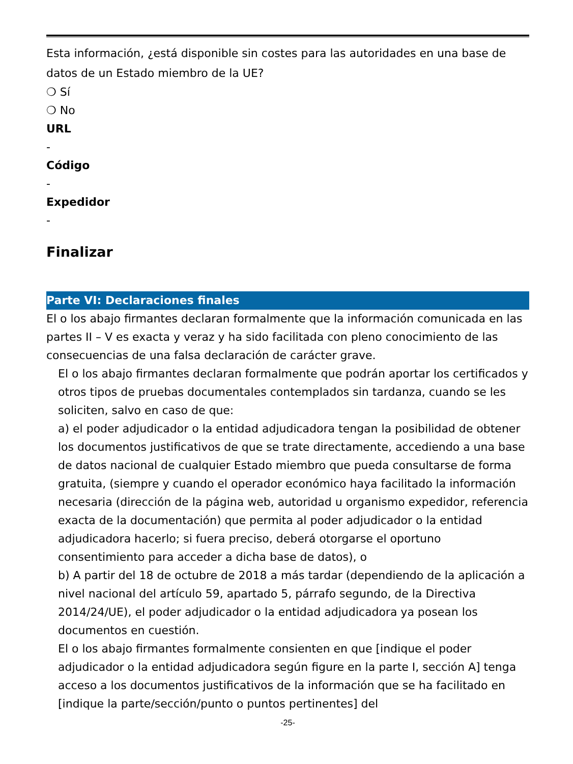Esta información, ¿está disponible sin costes para las autoridades en una base de datos de un Estado miembro de la UE?
❍ Sí
❍ No
URL
-
Código
-
Expedidor
-
Finalizar
Parte VI: Declaraciones finales
El o los abajo firmantes declaran formalmente que la información comunicada en las partes II – V es exacta y veraz y ha sido facilitada con pleno conocimiento de las consecuencias de una falsa declaración de carácter grave.
El o los abajo firmantes declaran formalmente que podrán aportar los certificados y otros tipos de pruebas documentales contemplados sin tardanza, cuando se les soliciten, salvo en caso de que:
a) el poder adjudicador o la entidad adjudicadora tengan la posibilidad de obtener los documentos justificativos de que se trate directamente, accediendo a una base de datos nacional de cualquier Estado miembro que pueda consultarse de forma gratuita, (siempre y cuando el operador económico haya facilitado la información necesaria (dirección de la página web, autoridad u organismo expedidor, referencia exacta de la documentación) que permita al poder adjudicador o la entidad adjudicadora hacerlo; si fuera preciso, deberá otorgarse el oportuno consentimiento para acceder a dicha base de datos), o
b) A partir del 18 de octubre de 2018 a más tardar (dependiendo de la aplicación a nivel nacional del artículo 59, apartado 5, párrafo segundo, de la Directiva 2014/24/UE), el poder adjudicador o la entidad adjudicadora ya posean los documentos en cuestión.
El o los abajo firmantes formalmente consienten en que [indique el poder adjudicador o la entidad adjudicadora según figure en la parte I, sección A] tenga acceso a los documentos justificativos de la información que se ha facilitado en [indique la parte/sección/punto o puntos pertinentes] del
-25-